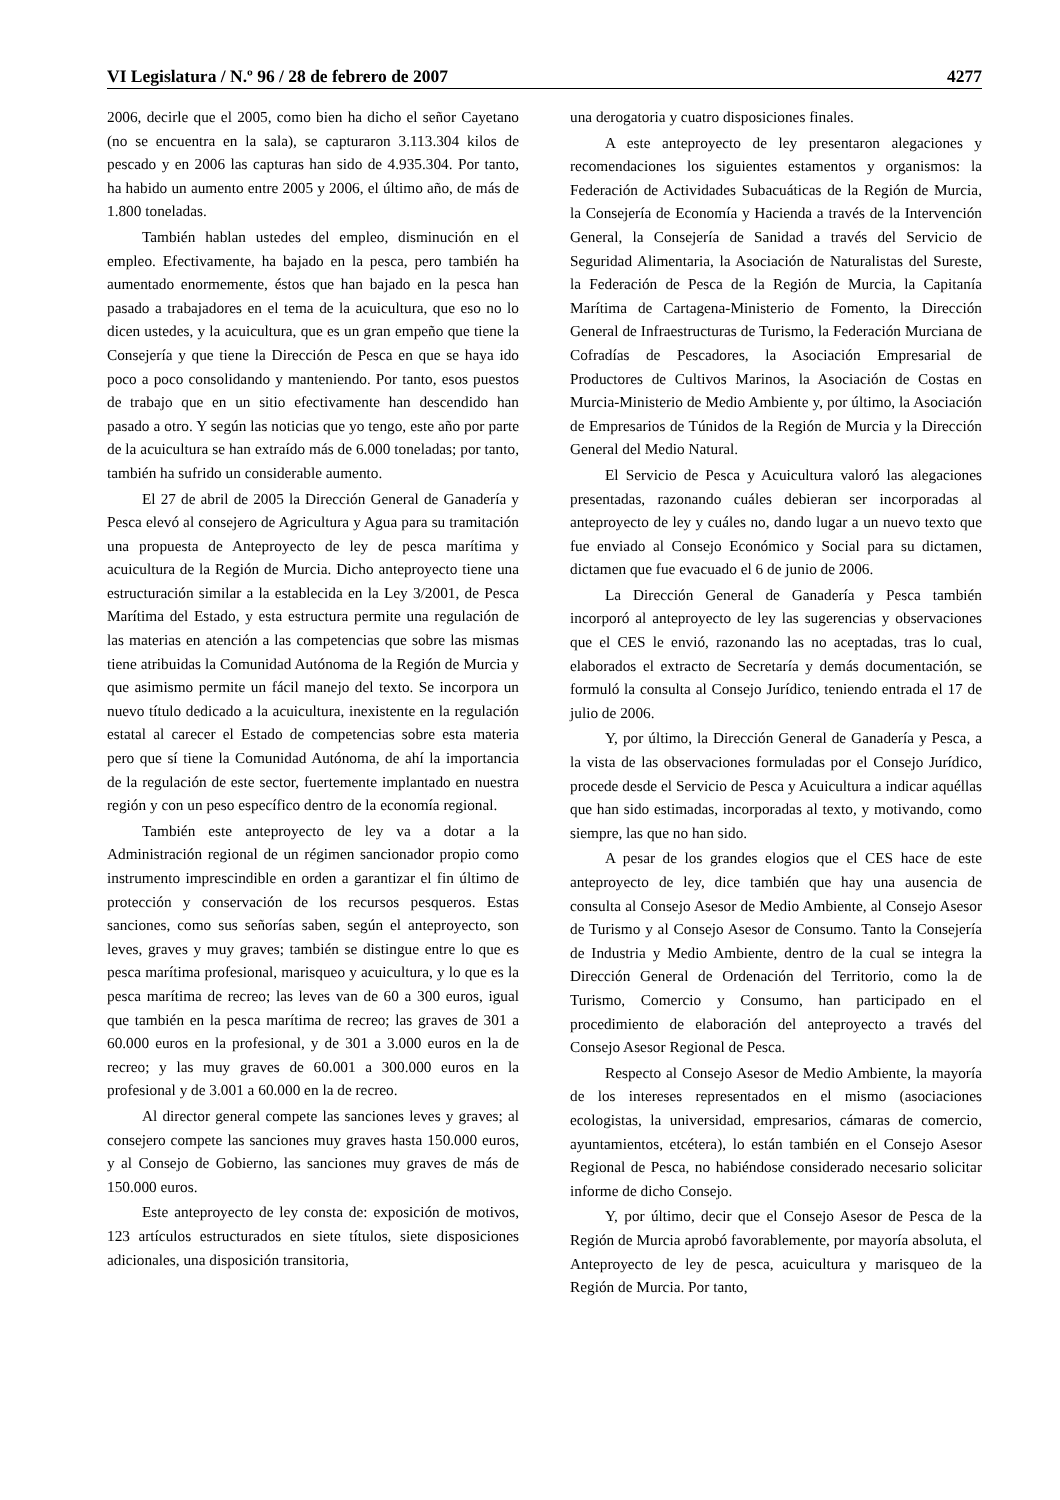VI Legislatura / N.º 96 / 28 de febrero de 2007 4277
2006, decirle que el 2005, como bien ha dicho el señor Cayetano (no se encuentra en la sala), se capturaron 3.113.304 kilos de pescado y en 2006 las capturas han sido de 4.935.304. Por tanto, ha habido un aumento entre 2005 y 2006, el último año, de más de 1.800 toneladas.
También hablan ustedes del empleo, disminución en el empleo. Efectivamente, ha bajado en la pesca, pero también ha aumentado enormemente, éstos que han bajado en la pesca han pasado a trabajadores en el tema de la acuicultura, que eso no lo dicen ustedes, y la acuicultura, que es un gran empeño que tiene la Consejería y que tiene la Dirección de Pesca en que se haya ido poco a poco consolidando y manteniendo. Por tanto, esos puestos de trabajo que en un sitio efectivamente han descendido han pasado a otro. Y según las noticias que yo tengo, este año por parte de la acuicultura se han extraído más de 6.000 toneladas; por tanto, también ha sufrido un considerable aumento.
El 27 de abril de 2005 la Dirección General de Ganadería y Pesca elevó al consejero de Agricultura y Agua para su tramitación una propuesta de Anteproyecto de ley de pesca marítima y acuicultura de la Región de Murcia. Dicho anteproyecto tiene una estructuración similar a la establecida en la Ley 3/2001, de Pesca Marítima del Estado, y esta estructura permite una regulación de las materias en atención a las competencias que sobre las mismas tiene atribuidas la Comunidad Autónoma de la Región de Murcia y que asimismo permite un fácil manejo del texto. Se incorpora un nuevo título dedicado a la acuicultura, inexistente en la regulación estatal al carecer el Estado de competencias sobre esta materia pero que sí tiene la Comunidad Autónoma, de ahí la importancia de la regulación de este sector, fuertemente implantado en nuestra región y con un peso específico dentro de la economía regional.
También este anteproyecto de ley va a dotar a la Administración regional de un régimen sancionador propio como instrumento imprescindible en orden a garantizar el fin último de protección y conservación de los recursos pesqueros. Estas sanciones, como sus señorías saben, según el anteproyecto, son leves, graves y muy graves; también se distingue entre lo que es pesca marítima profesional, marisqueo y acuicultura, y lo que es la pesca marítima de recreo; las leves van de 60 a 300 euros, igual que también en la pesca marítima de recreo; las graves de 301 a 60.000 euros en la profesional, y de 301 a 3.000 euros en la de recreo; y las muy graves de 60.001 a 300.000 euros en la profesional y de 3.001 a 60.000 en la de recreo.
Al director general compete las sanciones leves y graves; al consejero compete las sanciones muy graves hasta 150.000 euros, y al Consejo de Gobierno, las sanciones muy graves de más de 150.000 euros.
Este anteproyecto de ley consta de: exposición de motivos, 123 artículos estructurados en siete títulos, siete disposiciones adicionales, una disposición transitoria,
una derogatoria y cuatro disposiciones finales.
A este anteproyecto de ley presentaron alegaciones y recomendaciones los siguientes estamentos y organismos: la Federación de Actividades Subacuáticas de la Región de Murcia, la Consejería de Economía y Hacienda a través de la Intervención General, la Consejería de Sanidad a través del Servicio de Seguridad Alimentaria, la Asociación de Naturalistas del Sureste, la Federación de Pesca de la Región de Murcia, la Capitanía Marítima de Cartagena-Ministerio de Fomento, la Dirección General de Infraestructuras de Turismo, la Federación Murciana de Cofradías de Pescadores, la Asociación Empresarial de Productores de Cultivos Marinos, la Asociación de Costas en Murcia-Ministerio de Medio Ambiente y, por último, la Asociación de Empresarios de Túnidos de la Región de Murcia y la Dirección General del Medio Natural.
El Servicio de Pesca y Acuicultura valoró las alegaciones presentadas, razonando cuáles debieran ser incorporadas al anteproyecto de ley y cuáles no, dando lugar a un nuevo texto que fue enviado al Consejo Económico y Social para su dictamen, dictamen que fue evacuado el 6 de junio de 2006.
La Dirección General de Ganadería y Pesca también incorporó al anteproyecto de ley las sugerencias y observaciones que el CES le envió, razonando las no aceptadas, tras lo cual, elaborados el extracto de Secretaría y demás documentación, se formuló la consulta al Consejo Jurídico, teniendo entrada el 17 de julio de 2006.
Y, por último, la Dirección General de Ganadería y Pesca, a la vista de las observaciones formuladas por el Consejo Jurídico, procede desde el Servicio de Pesca y Acuicultura a indicar aquéllas que han sido estimadas, incorporadas al texto, y motivando, como siempre, las que no han sido.
A pesar de los grandes elogios que el CES hace de este anteproyecto de ley, dice también que hay una ausencia de consulta al Consejo Asesor de Medio Ambiente, al Consejo Asesor de Turismo y al Consejo Asesor de Consumo. Tanto la Consejería de Industria y Medio Ambiente, dentro de la cual se integra la Dirección General de Ordenación del Territorio, como la de Turismo, Comercio y Consumo, han participado en el procedimiento de elaboración del anteproyecto a través del Consejo Asesor Regional de Pesca.
Respecto al Consejo Asesor de Medio Ambiente, la mayoría de los intereses representados en el mismo (asociaciones ecologistas, la universidad, empresarios, cámaras de comercio, ayuntamientos, etcétera), lo están también en el Consejo Asesor Regional de Pesca, no habiéndose considerado necesario solicitar informe de dicho Consejo.
Y, por último, decir que el Consejo Asesor de Pesca de la Región de Murcia aprobó favorablemente, por mayoría absoluta, el Anteproyecto de ley de pesca, acuicultura y marisqueo de la Región de Murcia. Por tanto,